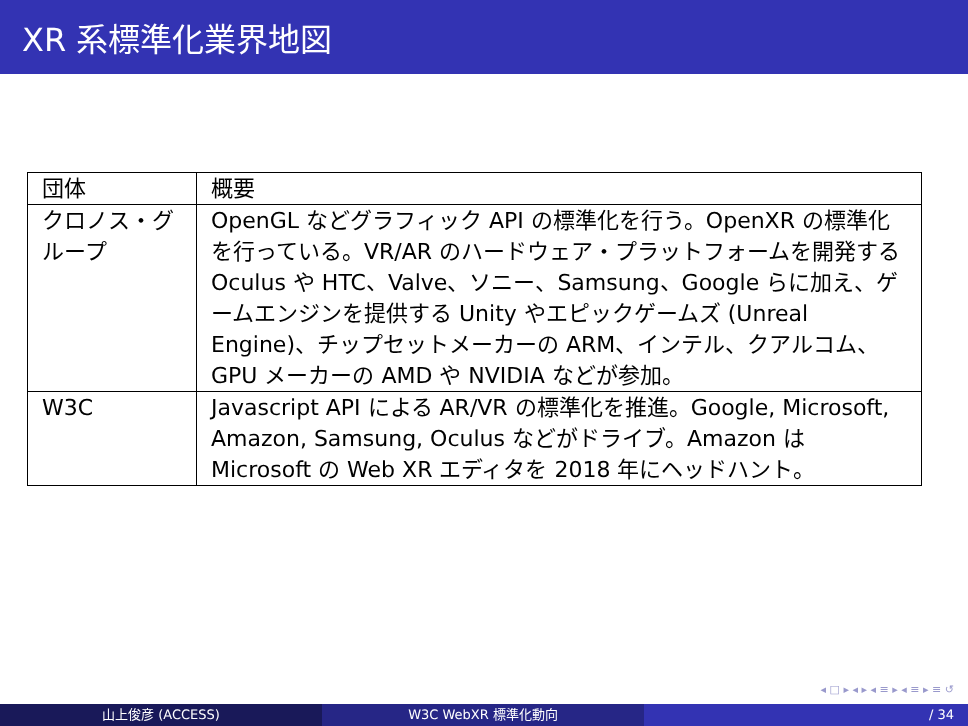XR 系標準化業界地図
| 団体 | 概要 |
| --- | --- |
| クロノス・グループ | OpenGL などグラフィック API の標準化を行う。OpenXR の標準化を行っている。VR/AR のハードウェア・プラットフォームを開発する Oculus や HTC、Valve、ソニー、Samsung、Google らに加え、ゲームエンジンを提供する Unity やエピックゲームズ (Unreal Engine)、チップセットメーカーの ARM、インテル、クアルコム、GPU メーカーの AMD や NVIDIA などが参加。 |
| W3C | Javascript API による AR/VR の標準化を推進。Google, Microsoft, Amazon, Samsung, Oculus などがドライブ。Amazon は Microsoft の Web XR エディタを 2018 年にヘッドハント。 |
◂ □ ▸ ◂ ▸ ◂ ≡ ▸ ◂ ≡ ▸ ≡ ↺
山上俊彦 (ACCESS) W3C WebXR 標準化動向 / 34